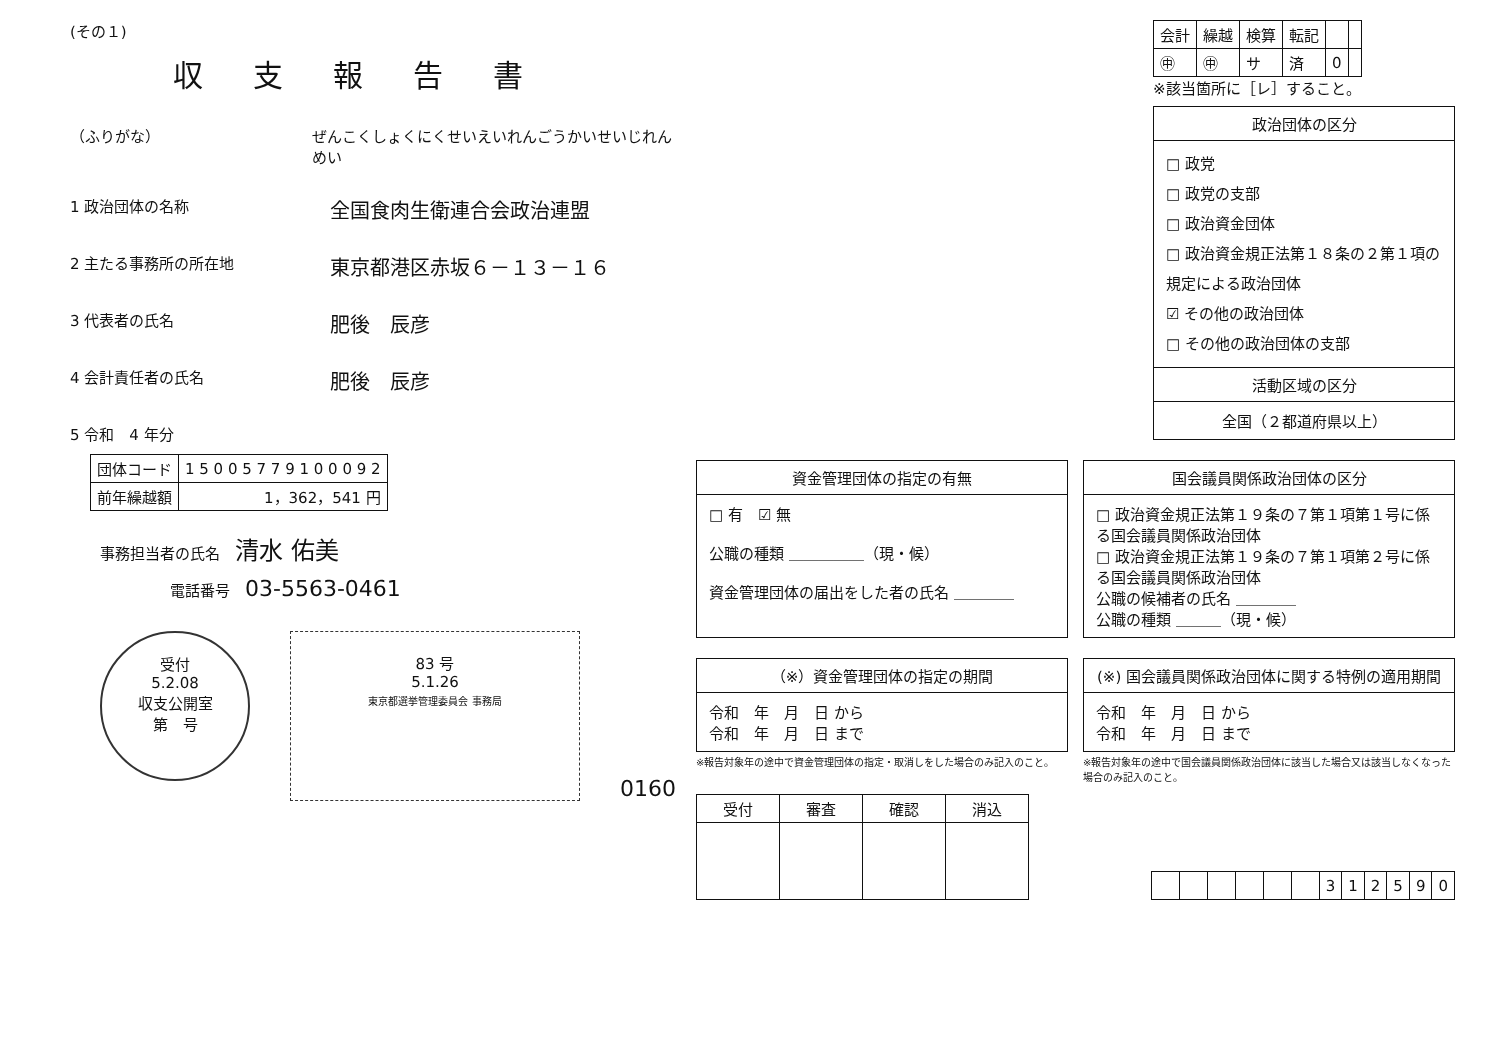(その１)
収支報告書
（ふりがな） ぜんこくしょくにくせいえいれんごうかいせいじれんめい
1 政治団体の名称
全国食肉生衛連合会政治連盟
2 主たる事務所の所在地
東京都港区赤坂６－１３－１６
3 代表者の氏名
肥後　辰彦
4 会計責任者の氏名
肥後　辰彦
5 令和　4 年分
| 団体コード | 1 5 0 0 5 7 7 9 1 0 0 0 9 2 |
| 前年繰越額 | 1，362，541 円 |
事務担当者の氏名　清水 佑美
電話番号　03-5563-0461
受付
5.2.08
収支公開室
第　号
83 号
5.1.26
東京都選挙管理委員会 事務局
0160
| 会計 | 繰越 | 検算 | 転記 | | |
| --- | --- | --- | --- | --- | --- |
| ㊥ | ㊥ | サ | 済 | 0 | |
※該当箇所に［レ］すること。
政治団体の区分
□ 政党
□ 政党の支部
□ 政治資金団体
□ 政治資金規正法第１８条の２第１項の規定による政治団体
☑ その他の政治団体
□ その他の政治団体の支部
活動区域の区分
全国（２都道府県以上）
資金管理団体の指定の有無
□ 有　☑ 無
公職の種類 ＿＿＿＿＿（現・候）
資金管理団体の届出をした者の氏名 ＿＿＿＿
国会議員関係政治団体の区分
□ 政治資金規正法第１９条の７第１項第１号に係る国会議員関係政治団体
□ 政治資金規正法第１９条の７第１項第２号に係る国会議員関係政治団体
公職の候補者の氏名 ＿＿＿＿
公職の種類 ＿＿＿（現・候）
（※）資金管理団体の指定の期間
令和　年　月　日 から
令和　年　月　日 まで
※報告対象年の途中で資金管理団体の指定・取消しをした場合のみ記入のこと。
(※) 国会議員関係政治団体に関する特例の適用期間
令和　年　月　日 から
令和　年　月　日 まで
※報告対象年の途中で国会議員関係政治団体に該当した場合又は該当しなくなった場合のみ記入のこと。
| 受付 | 審査 | 確認 | 消込 |
| --- | --- | --- | --- |
| | | | | | | 3 | 1 | 2 | 5 | 9 | 0 |